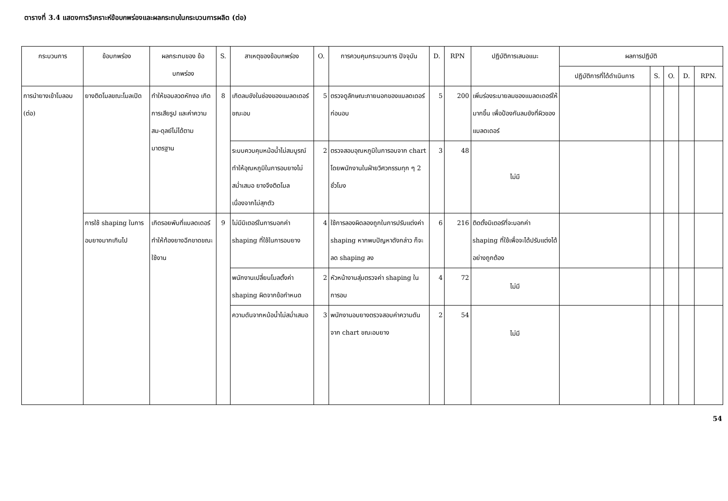ตารางที่ 3.4 แสดงการวิเคราะห์ข้อบกพร่องและผลกระทบในกระบวนการผลิต (ต่อ)
| กระบวนการ | ข้อบกพร่อง | ผลกระทบของ ข้อบกพร่อง | S. | สาเหตุของข้อบกพร่อง | O. | การควบคุมกระบวนการ ปัจจุบัน | D. | RPN | ปฏิบัติการเสนอแนะ | ผลการปฏิบัติ | | | | |
| --- | --- | --- | --- | --- | --- | --- | --- | --- | --- | --- | --- | --- | --- | --- |
| | | | | | | | | | | ปฏิบัติการที่ได้ดำเนินการ | S. | O. | D. | RPN. |
| การนำยางเข้าโมลอบ (ต่อ) | ยางติดโมลขณะโมลเปิด | ทำให้ขอบลวดหักงอ เกิดการเสียรูป และค่าความสม-ดุลย์ไม่ได้ตามมาตรฐาน | 8 | เกิดลมขังในช่องของแบลดเดอร์ ขณะอบ | 5 | ตรวจดูลักษณะภายนอกของแบลดเดอร์ก่อนอบ | 5 | 200 | เพิ่มร่องระบายลมของแบลดเดอร์ให้มากขึ้น เพื่อป้องกันลมขังที่ผิวของแบลดเดอร์ | | | | | |
| | | | | ระบบควบคุมหม้อน้ำไม่สมบูรณ์ ทำให้อุณหภูมิในการอบยางไม่สม่ำเสมอ ยางจึงติดโมลเนื่องจากไม่สุกตัว | 2 | ตรวจสอบอุณหภูมิในการอบจาก chart โดยพนักงานในฝ่ายวิศวกรรมทุก ๆ 2 ชั่วโมง | 3 | 48 | ไม่มี | | | | | |
| | การใช้ shaping ในการอบยางมากเกินไป | เกิดรอยพับที่แบลดเดอร์ ทำให้ท้องยางฉีกขาดขณะใช้งาน | 9 | ไม่มีมิเตอร์ในการบอกค่า shaping ที่ใช้ในการอบยาง | 4 | ใช้การลองผิดลองถูกในการปรับแต่งค่า shaping หากพบปัญหาดังกล่าว ก็จะลด shaping ลง | 6 | 216 | ติดตั้งมิเตอร์ที่จะบอกค่า shaping ที่ใช้เพื่อจะได้ปรับแต่งได้อย่างถูกต้อง | | | | | |
| | | | | พนักงานเปลี่ยนโมลตั้งค่า shaping ผิดจากข้อกำหนด | 2 | หัวหน้างานสุ่มตรวจค่า shaping ในการอบ | 4 | 72 | ไม่มี | | | | | |
| | | | | ความดันจากหม้อน้ำไม่สม่ำเสมอ | 3 | พนักงานอบยางตรวจสอบค่าความดันจาก chart ขณะอบยาง | 2 | 54 | ไม่มี | | | | | |
54